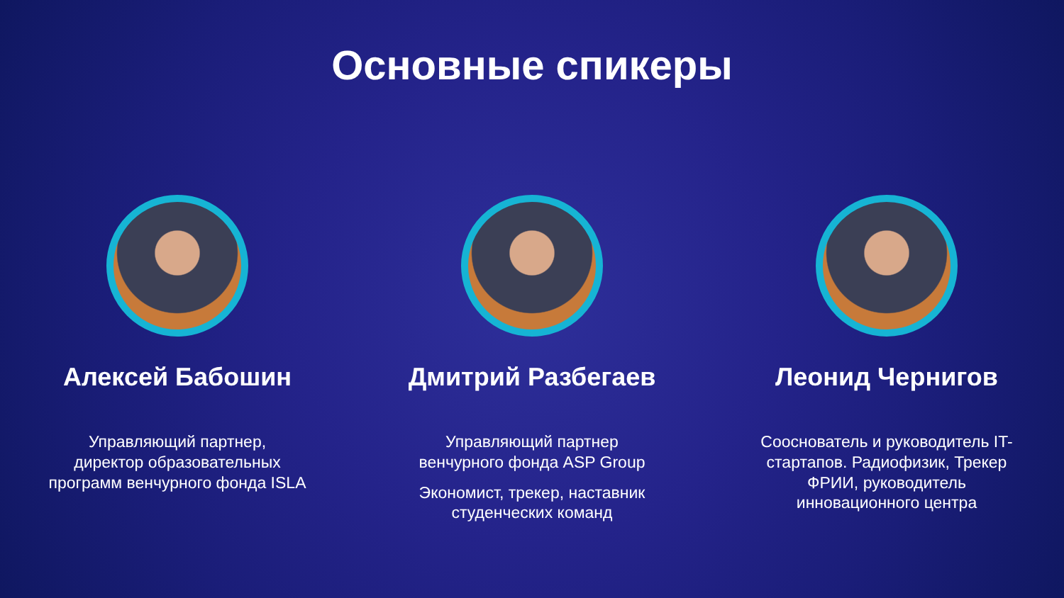Основные спикеры
Алексей Бабошин
Управляющий партнер,
директор образовательных
программ венчурного фонда ISLA
Дмитрий Разбегаев
Управляющий партнер
венчурного фонда ASP Group
Экономист, трекер, наставник
студенческих команд
Леонид Чернигов
Сооснователь и руководитель IT-
стартапов. Радиофизик, Трекер
ФРИИ, руководитель
инновационного центра